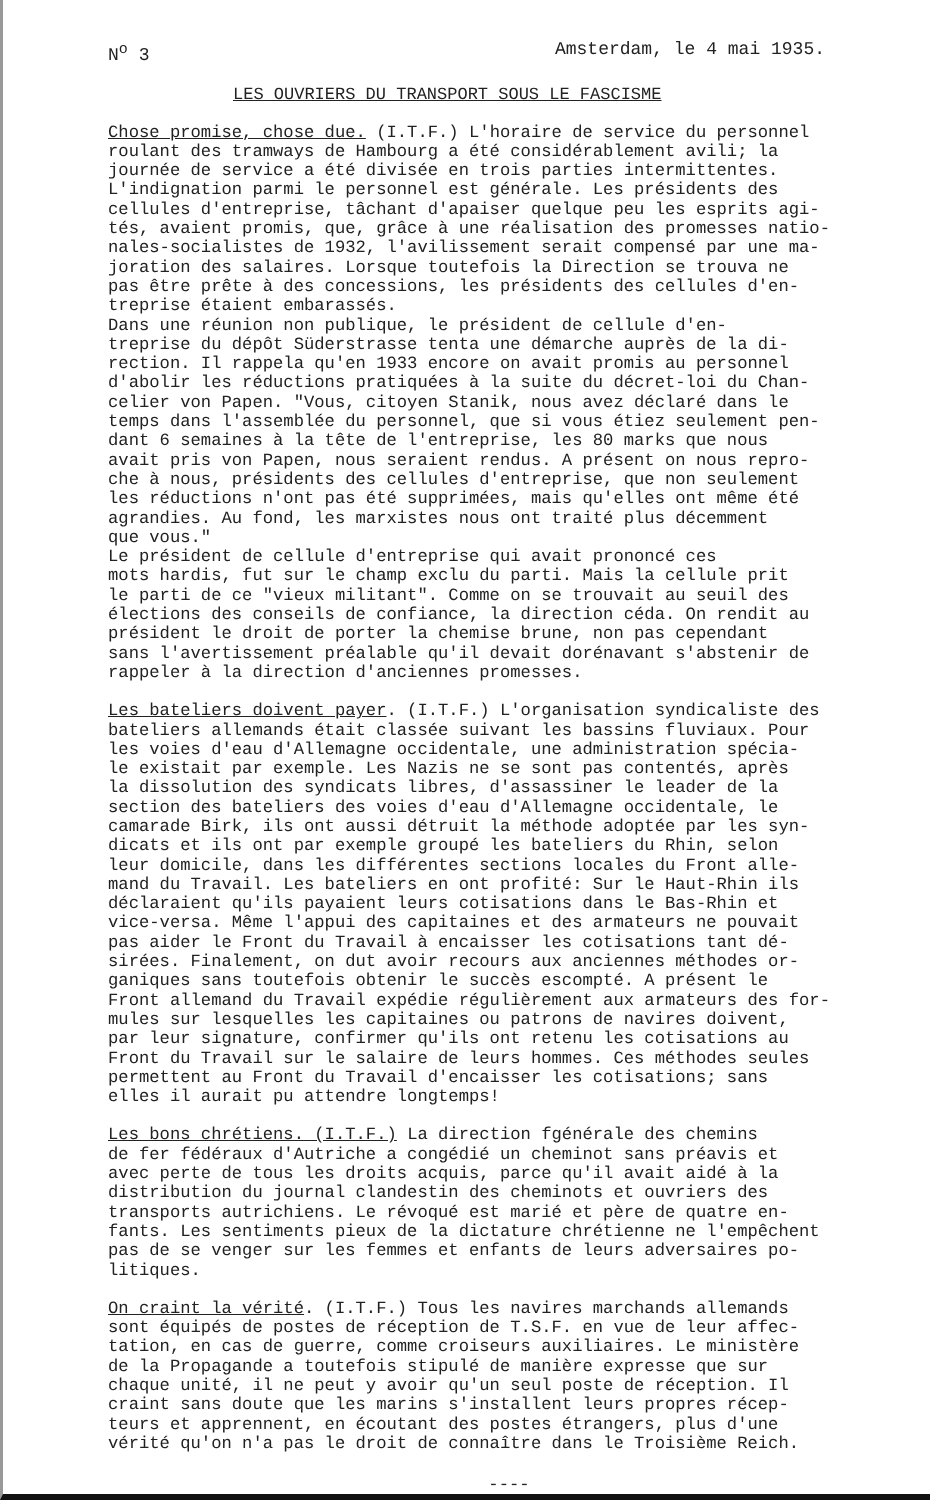N<sup>o</sup> 3 Amsterdam, le 4 mai 1935.
LES OUVRIERS DU TRANSPORT SOUS LE FASCISME
Chose promise, chose due. (I.T.F.) L'horaire de service du personnel roulant des tramways de Hambourg a été considérablement avili; la journée de service a été divisée en trois parties intermittentes. L'indignation parmi le personnel est générale. Les présidents des cellules d'entreprise, tâchant d'apaiser quelque peu les esprits agi- tés, avaient promis, que, grâce à une réalisation des promesses natio- nales-socialistes de 1932, l'avilissement serait compensé par une ma- joration des salaires. Lorsque toutefois la Direction se trouva ne pas être prête à des concessions, les présidents des cellules d'en- treprise étaient embarassés. Dans une réunion non publique, le président de cellule d'en- treprise du dépôt Süderstrasse tenta une démarche auprès de la di- rection. Il rappela qu'en 1933 encore on avait promis au personnel d'abolir les réductions pratiquées à la suite du décret-loi du Chan- celier von Papen. "Vous, citoyen Stanik, nous avez déclaré dans le temps dans l'assemblée du personnel, que si vous étiez seulement pen- dant 6 semaines à la tête de l'entreprise, les 80 marks que nous avait pris von Papen, nous seraient rendus. A présent on nous repro- che à nous, présidents des cellules d'entreprise, que non seulement les réductions n'ont pas été supprimées, mais qu'elles ont même été agrandies. Au fond, les marxistes nous ont traité plus décemment que vous." Le président de cellule d'entreprise qui avait prononcé ces mots hardis, fut sur le champ exclu du parti. Mais la cellule prit le parti de ce "vieux militant". Comme on se trouvait au seuil des élections des conseils de confiance, la direction céda. On rendit au président le droit de porter la chemise brune, non pas cependant sans l'avertissement préalable qu'il devait dorénavant s'abstenir de rappeler à la direction d'anciennes promesses.
Les bateliers doivent payer. (I.T.F.) L'organisation syndicaliste des bateliers allemands était classée suivant les bassins fluviaux. Pour les voies d'eau d'Allemagne occidentale, une administration spécia- le existait par exemple. Les Nazis ne se sont pas contentés, après la dissolution des syndicats libres, d'assassiner le leader de la section des bateliers des voies d'eau d'Allemagne occidentale, le camarade Birk, ils ont aussi détruit la méthode adoptée par les syn- dicats et ils ont par exemple groupé les bateliers du Rhin, selon leur domicile, dans les différentes sections locales du Front alle- mand du Travail. Les bateliers en ont profité: Sur le Haut-Rhin ils déclaraient qu'ils payaient leurs cotisations dans le Bas-Rhin et vice-versa. Même l'appui des capitaines et des armateurs ne pouvait pas aider le Front du Travail à encaisser les cotisations tant dé- sirées. Finalement, on dut avoir recours aux anciennes méthodes or- ganiques sans toutefois obtenir le succès escompté. A présent le Front allemand du Travail expédie régulièrement aux armateurs des for- mules sur lesquelles les capitaines ou patrons de navires doivent, par leur signature, confirmer qu'ils ont retenu les cotisations au Front du Travail sur le salaire de leurs hommes. Ces méthodes seules permettent au Front du Travail d'encaisser les cotisations; sans elles il aurait pu attendre longtemps!
Les bons chrétiens. (I.T.F.) La direction fgénérale des chemins de fer fédéraux d'Autriche a congédié un cheminot sans préavis et avec perte de tous les droits acquis, parce qu'il avait aidé à la distribution du journal clandestin des cheminots et ouvriers des transports autrichiens. Le révoqué est marié et père de quatre en- fants. Les sentiments pieux de la dictature chrétienne ne l'empêchent pas de se venger sur les femmes et enfants de leurs adversaires po- litiques.
On craint la vérité. (I.T.F.) Tous les navires marchands allemands sont équipés de postes de réception de T.S.F. en vue de leur affec- tation, en cas de guerre, comme croiseurs auxiliaires. Le ministère de la Propagande a toutefois stipulé de manière expresse que sur chaque unité, il ne peut y avoir qu'un seul poste de réception. Il craint sans doute que les marins s'installent leurs propres récep- teurs et apprennent, en écoutant des postes étrangers, plus d'une vérité qu'on n'a pas le droit de connaître dans le Troisième Reich.
----